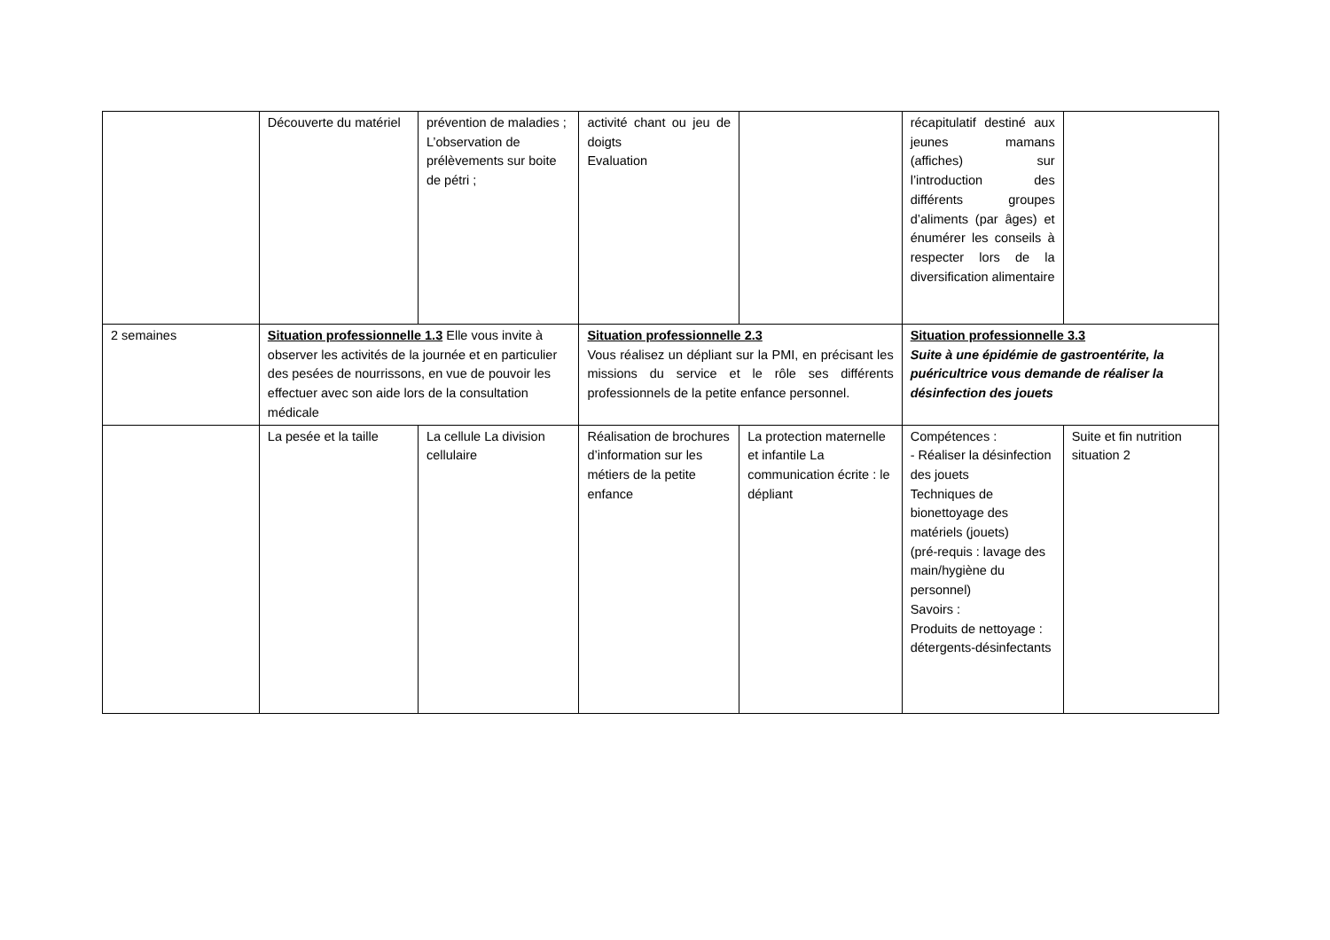| | Découverte du matériel | prévention de maladies ; L’observation de prélèvements sur boite de pétri ; | activité chant ou jeu de doigts Evaluation | | récapitulatif destiné aux jeunes mamans (affiches) sur l’introduction des différents groupes d’aliments (par âges) et énumérer les conseils à respecter lors de la diversification alimentaire | |
| 2 semaines | Situation professionnelle 1.3 Elle vous invite à observer les activités de la journée et en particulier des pesées de nourrissons, en vue de pouvoir les effectuer avec son aide lors de la consultation médicale | | Situation professionnelle 2.3 Vous réalisez un dépliant sur la PMI, en précisant les missions du service et le rôle ses différents professionnels de la petite enfance personnel. | | Situation professionnelle 3.3 Suite à une épidémie de gastroentérite, la puéricultrice vous demande de réaliser la désinfection des jouets | |
| | La pesée et la taille | La cellule La division cellulaire | Réalisation de brochures d’information sur les métiers de la petite enfance | La protection maternelle et infantile La communication écrite : le dépliant | Compétences : - Réaliser la désinfection des jouets Techniques de bionettoyage des matériels (jouets) (pré-requis : lavage des main/hygiène du personnel) Savoirs : Produits de nettoyage : détergents-désinfectants | Suite et fin nutrition situation 2 |